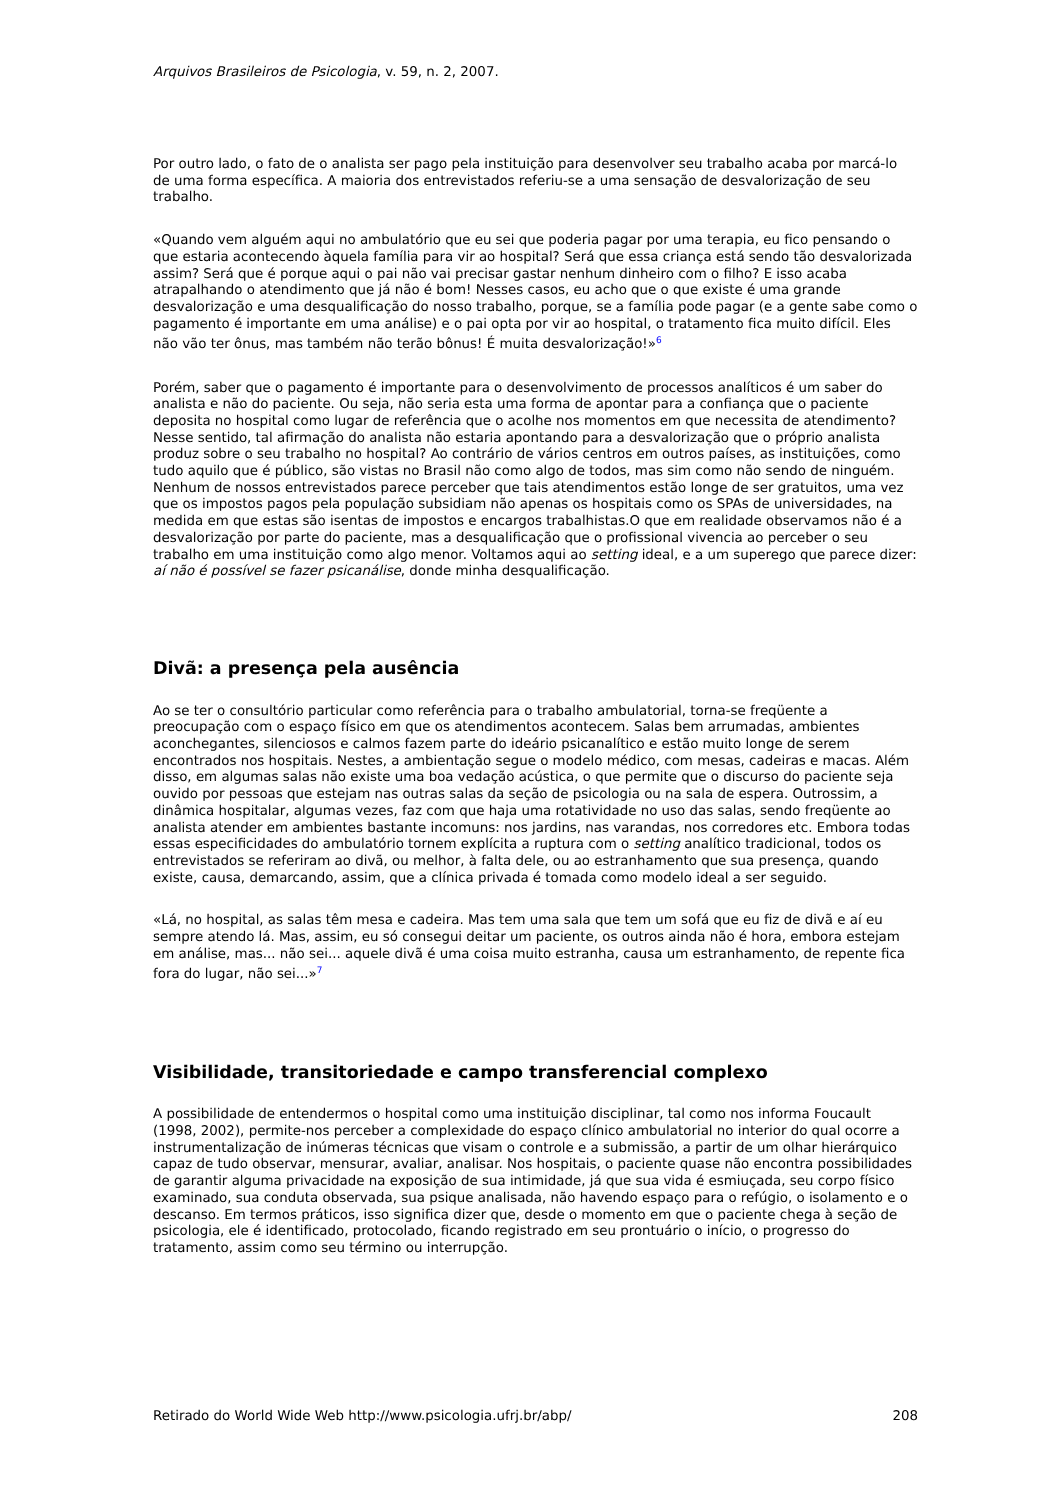Arquivos Brasileiros de Psicologia, v. 59, n. 2, 2007.
Por outro lado, o fato de o analista ser pago pela instituição para desenvolver seu trabalho acaba por marcá-lo de uma forma específica. A maioria dos entrevistados referiu-se a uma sensação de desvalorização de seu trabalho.
«Quando vem alguém aqui no ambulatório que eu sei que poderia pagar por uma terapia, eu fico pensando o que estaria acontecendo àquela família para vir ao hospital? Será que essa criança está sendo tão desvalorizada assim? Será que é porque aqui o pai não vai precisar gastar nenhum dinheiro com o filho? E isso acaba atrapalhando o atendimento que já não é bom! Nesses casos, eu acho que o que existe é uma grande desvalorização e uma desqualificação do nosso trabalho, porque, se a família pode pagar (e a gente sabe como o pagamento é importante em uma análise) e o pai opta por vir ao hospital, o tratamento fica muito difícil. Eles não vão ter ônus, mas também não terão bônus! É muita desvalorização!»<sup>6</sup>
Porém, saber que o pagamento é importante para o desenvolvimento de processos analíticos é um saber do analista e não do paciente. Ou seja, não seria esta uma forma de apontar para a confiança que o paciente deposita no hospital como lugar de referência que o acolhe nos momentos em que necessita de atendimento? Nesse sentido, tal afirmação do analista não estaria apontando para a desvalorização que o próprio analista produz sobre o seu trabalho no hospital? Ao contrário de vários centros em outros países, as instituições, como tudo aquilo que é público, são vistas no Brasil não como algo de todos, mas sim como não sendo de ninguém. Nenhum de nossos entrevistados parece perceber que tais atendimentos estão longe de ser gratuitos, uma vez que os impostos pagos pela população subsidiam não apenas os hospitais como os SPAs de universidades, na medida em que estas são isentas de impostos e encargos trabalhistas.O que em realidade observamos não é a desvalorização por parte do paciente, mas a desqualificação que o profissional vivencia ao perceber o seu trabalho em uma instituição como algo menor. Voltamos aqui ao setting ideal, e a um superego que parece dizer: aí não é possível se fazer psicanálise, donde minha desqualificação.
Divã: a presença pela ausência
Ao se ter o consultório particular como referência para o trabalho ambulatorial, torna-se freqüente a preocupação com o espaço físico em que os atendimentos acontecem. Salas bem arrumadas, ambientes aconchegantes, silenciosos e calmos fazem parte do ideário psicanalítico e estão muito longe de serem encontrados nos hospitais. Nestes, a ambientação segue o modelo médico, com mesas, cadeiras e macas. Além disso, em algumas salas não existe uma boa vedação acústica, o que permite que o discurso do paciente seja ouvido por pessoas que estejam nas outras salas da seção de psicologia ou na sala de espera. Outrossim, a dinâmica hospitalar, algumas vezes, faz com que haja uma rotatividade no uso das salas, sendo freqüente ao analista atender em ambientes bastante incomuns: nos jardins, nas varandas, nos corredores etc. Embora todas essas especificidades do ambulatório tornem explícita a ruptura com o setting analítico tradicional, todos os entrevistados se referiram ao divã, ou melhor, à falta dele, ou ao estranhamento que sua presença, quando existe, causa, demarcando, assim, que a clínica privada é tomada como modelo ideal a ser seguido.
«Lá, no hospital, as salas têm mesa e cadeira. Mas tem uma sala que tem um sofá que eu fiz de divã e aí eu sempre atendo lá. Mas, assim, eu só consegui deitar um paciente, os outros ainda não é hora, embora estejam em análise, mas... não sei... aquele divã é uma coisa muito estranha, causa um estranhamento, de repente fica fora do lugar, não sei...»<sup>7</sup>
Visibilidade, transitoriedade e campo transferencial complexo
A possibilidade de entendermos o hospital como uma instituição disciplinar, tal como nos informa Foucault (1998, 2002), permite-nos perceber a complexidade do espaço clínico ambulatorial no interior do qual ocorre a instrumentalização de inúmeras técnicas que visam o controle e a submissão, a partir de um olhar hierárquico capaz de tudo observar, mensurar, avaliar, analisar. Nos hospitais, o paciente quase não encontra possibilidades de garantir alguma privacidade na exposição de sua intimidade, já que sua vida é esmiuçada, seu corpo físico examinado, sua conduta observada, sua psique analisada, não havendo espaço para o refúgio, o isolamento e o descanso. Em termos práticos, isso significa dizer que, desde o momento em que o paciente chega à seção de psicologia, ele é identificado, protocolado, ficando registrado em seu prontuário o início, o progresso do tratamento, assim como seu término ou interrupção.
Retirado do World Wide Web http://www.psicologia.ufrj.br/abp/ 208